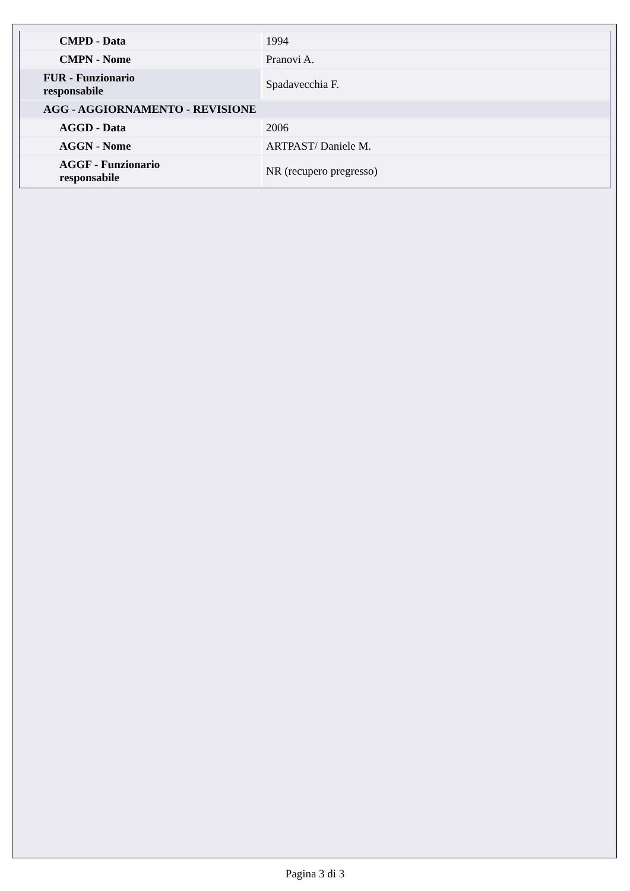| CMPD - Data | 1994 |
| CMPN - Nome | Pranovi A. |
| FUR - Funzionario responsabile | Spadavecchia F. |
| AGG - AGGIORNAMENTO - REVISIONE | |
| AGGD - Data | 2006 |
| AGGN - Nome | ARTPAST/ Daniele M. |
| AGGF - Funzionario responsabile | NR (recupero pregresso) |
Pagina 3 di 3